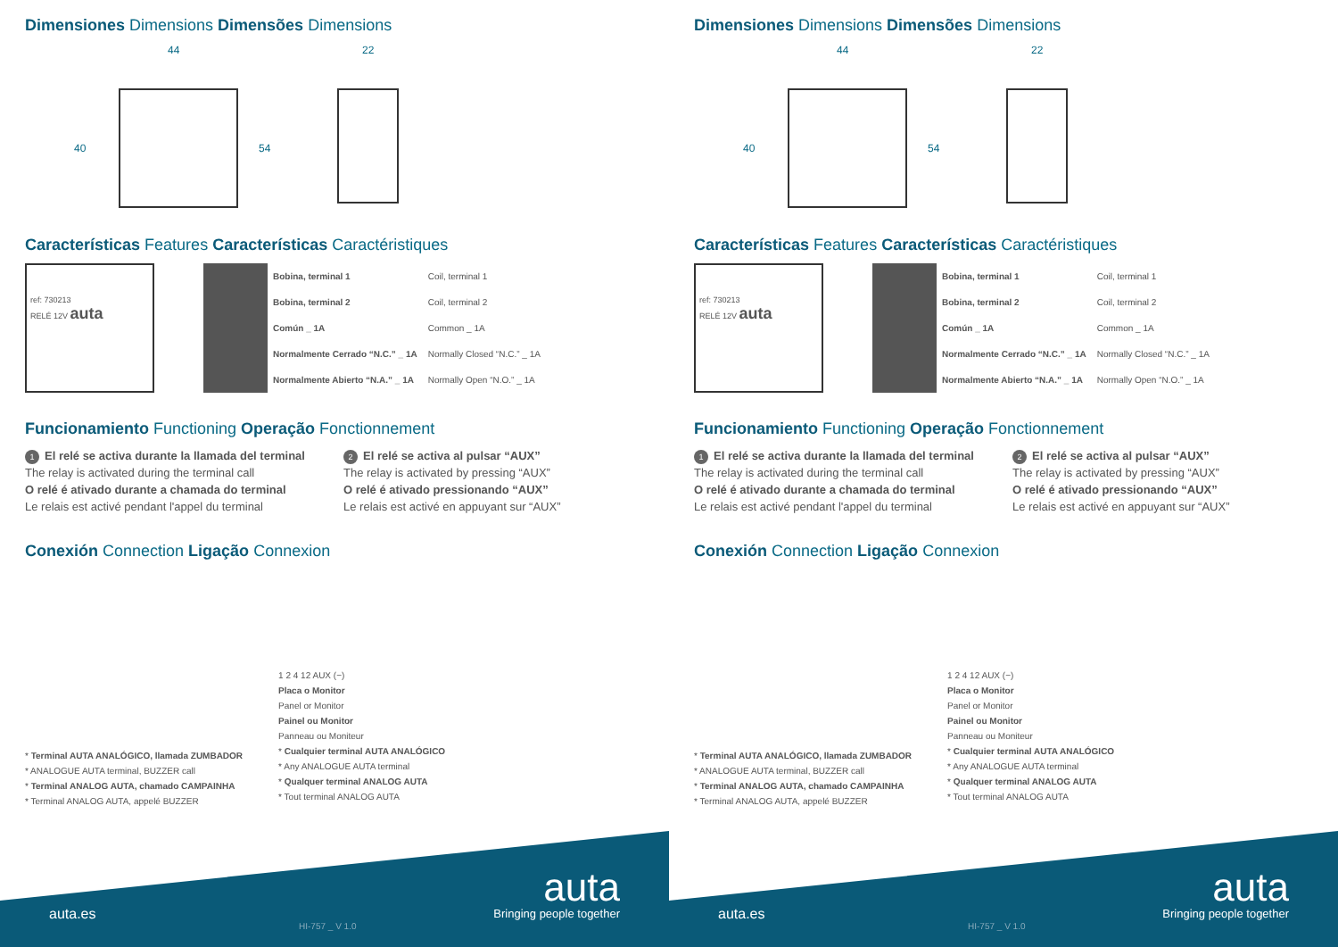Dimensiones Dimensions Dimensões Dimensions
44 22
40 54
Características Features Características Caractéristiques
ref: 730213
RELÉ 12V auta
| | Bobina, terminal 1 | Coil, terminal 1 |
| | Bobina, terminal 2 | Coil, terminal 2 |
| | Común _ 1A | Common _ 1A |
| | Normalmente Cerrado “N.C.” _ 1A | Normally Closed “N.C.” _ 1A |
| | Normalmente Abierto “N.A.” _ 1A | Normally Open “N.O.” _ 1A |
Funcionamiento Functioning Operação Fonctionnement
1 El relé se activa durante la llamada del terminal
The relay is activated during the terminal call
O relé é ativado durante a chamada do terminal
Le relais est activé pendant l'appel du terminal
2 El relé se activa al pulsar “AUX”
The relay is activated by pressing “AUX”
O relé é ativado pressionando “AUX”
Le relais est activé en appuyant sur “AUX”
Conexión Connection Ligação Connexion
* Terminal AUTA ANALÓGICO, llamada ZUMBADOR
* ANALOGUE AUTA terminal, BUZZER call
* Terminal ANALOG AUTA, chamado CAMPAINHA
* Terminal ANALOG AUTA, appelé BUZZER
1 2 4 12 AUX (−)
Placa o Monitor
Panel or Monitor
Painel ou Monitor
Panneau ou Moniteur
* Cualquier terminal AUTA ANALÓGICO
* Any ANALOGUE AUTA terminal
* Qualquer terminal ANALOG AUTA
* Tout terminal ANALOG AUTA
auta.es
HI-757 _ V 1.0
auta
Bringing people together
Dimensiones Dimensions Dimensões Dimensions
44 22
40 54
Características Features Características Caractéristiques
ref: 730213
RELÉ 12V auta
| | Bobina, terminal 1 | Coil, terminal 1 |
| | Bobina, terminal 2 | Coil, terminal 2 |
| | Común _ 1A | Common _ 1A |
| | Normalmente Cerrado “N.C.” _ 1A | Normally Closed “N.C.” _ 1A |
| | Normalmente Abierto “N.A.” _ 1A | Normally Open “N.O.” _ 1A |
Funcionamiento Functioning Operação Fonctionnement
1 El relé se activa durante la llamada del terminal
The relay is activated during the terminal call
O relé é ativado durante a chamada do terminal
Le relais est activé pendant l'appel du terminal
2 El relé se activa al pulsar “AUX”
The relay is activated by pressing “AUX”
O relé é ativado pressionando “AUX”
Le relais est activé en appuyant sur “AUX”
Conexión Connection Ligação Connexion
* Terminal AUTA ANALÓGICO, llamada ZUMBADOR
* ANALOGUE AUTA terminal, BUZZER call
* Terminal ANALOG AUTA, chamado CAMPAINHA
* Terminal ANALOG AUTA, appelé BUZZER
1 2 4 12 AUX (−)
Placa o Monitor
Panel or Monitor
Painel ou Monitor
Panneau ou Moniteur
* Cualquier terminal AUTA ANALÓGICO
* Any ANALOGUE AUTA terminal
* Qualquer terminal ANALOG AUTA
* Tout terminal ANALOG AUTA
auta.es
HI-757 _ V 1.0
auta
Bringing people together